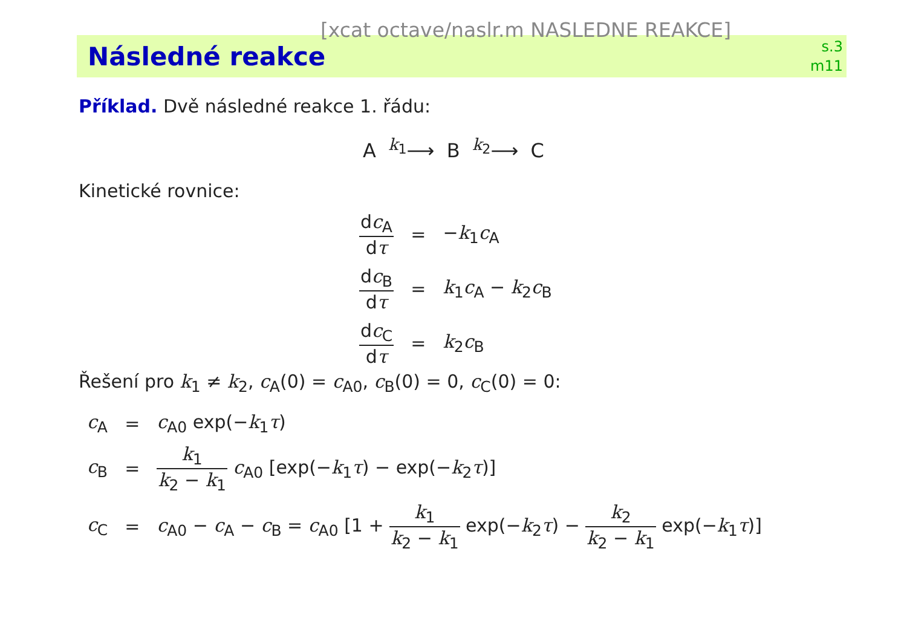[xcat octave/naslr.m NASLEDNE REAKCE]
Následné reakce
s.3
m11
Příklad. Dvě následné reakce 1. řádu:
A <sup>k<sub>1</sub></sup>⟶ B <sup>k<sub>2</sub></sup>⟶ C
Kinetické rovnice:
| d c<sub>A</sub> d τ | = | − k<sub>1</sub> c<sub>A</sub> |
| d c<sub>B</sub> d τ | = | k<sub>1</sub> c<sub>A</sub> − k<sub>2</sub> c<sub>B</sub> |
| d c<sub>C</sub> d τ | = | k<sub>2</sub> c<sub>B</sub> |
Řešení pro k<sub>1</sub> ≠ k<sub>2</sub>, c<sub>A</sub>(0) = c<sub>A0</sub>, c<sub>B</sub>(0) = 0, c<sub>C</sub>(0) = 0:
| c<sub>A</sub> | = | c<sub>A0</sub> exp(− k<sub>1</sub> τ ) |
| c<sub>B</sub> | = | k<sub>1</sub> k<sub>2</sub> − k<sub>1</sub> c<sub>A0</sub> [exp(− k<sub>1</sub> τ ) − exp(− k<sub>2</sub> τ )] |
| c<sub>C</sub> | = | c<sub>A0</sub> − c<sub>A</sub> − c<sub>B</sub> = c<sub>A0</sub> [1 + k<sub>1</sub> k<sub>2</sub> − k<sub>1</sub> exp(− k<sub>2</sub> τ ) − k<sub>2</sub> k<sub>2</sub> − k<sub>1</sub> exp(− k<sub>1</sub> τ )] |